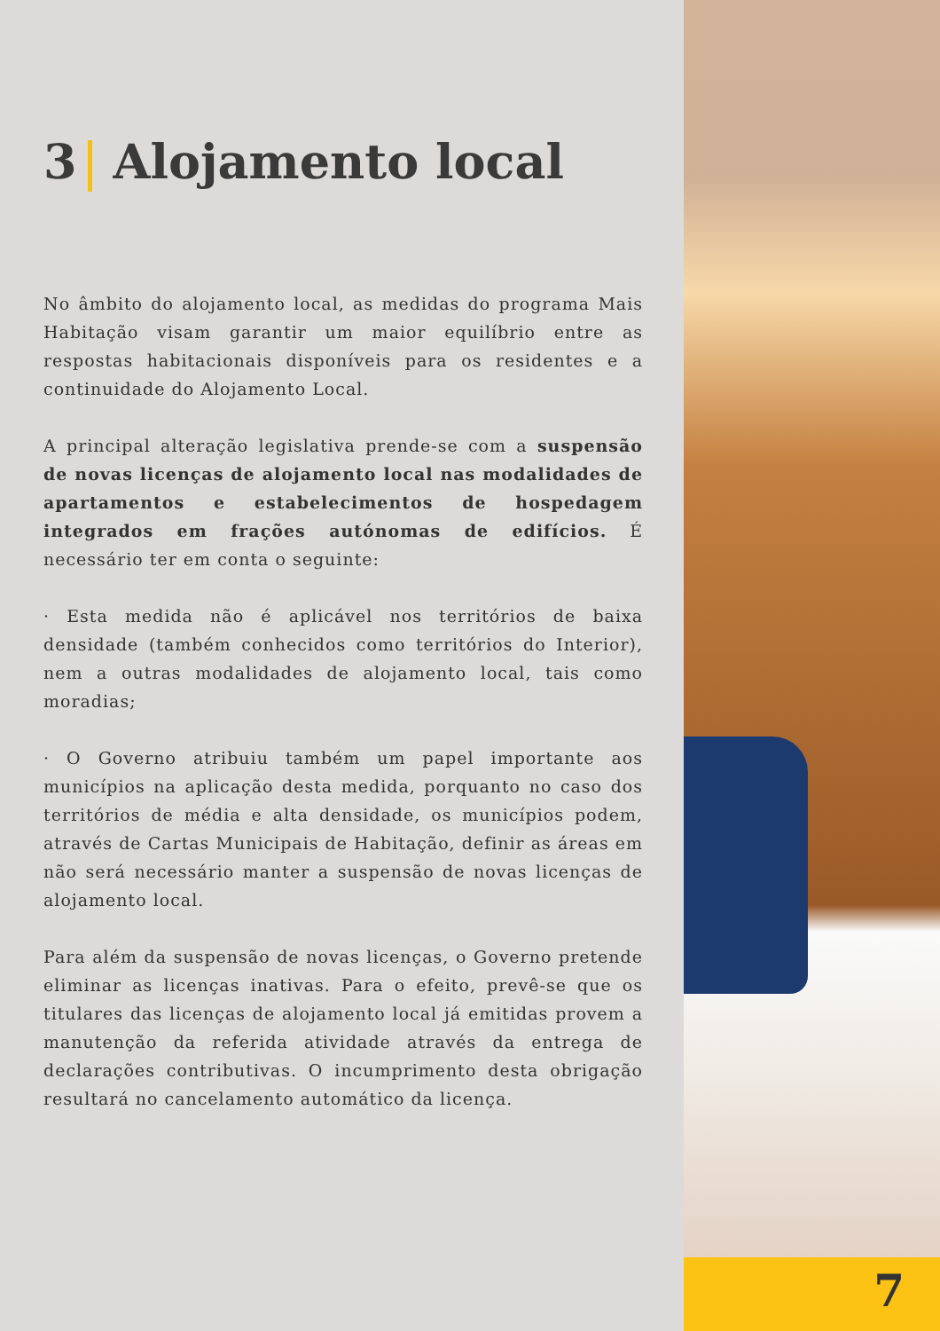3 Alojamento local
No âmbito do alojamento local, as medidas do programa Mais Habitação visam garantir um maior equilíbrio entre as respostas habitacionais disponíveis para os residentes e a continuidade do Alojamento Local.
A principal alteração legislativa prende-se com a suspensão de novas licenças de alojamento local nas modalidades de apartamentos e estabelecimentos de hospedagem integrados em frações autónomas de edifícios. É necessário ter em conta o seguinte:
· Esta medida não é aplicável nos territórios de baixa densidade (também conhecidos como territórios do Interior), nem a outras modalidades de alojamento local, tais como moradias;
· O Governo atribuiu também um papel importante aos municípios na aplicação desta medida, porquanto no caso dos territórios de média e alta densidade, os municípios podem, através de Cartas Municipais de Habitação, definir as áreas em não será necessário manter a suspensão de novas licenças de alojamento local.
Para além da suspensão de novas licenças, o Governo pretende eliminar as licenças inativas. Para o efeito, prevê-se que os titulares das licenças de alojamento local já emitidas provem a manutenção da referida atividade através da entrega de declarações contributivas. O incumprimento desta obrigação resultará no cancelamento automático da licença.
7